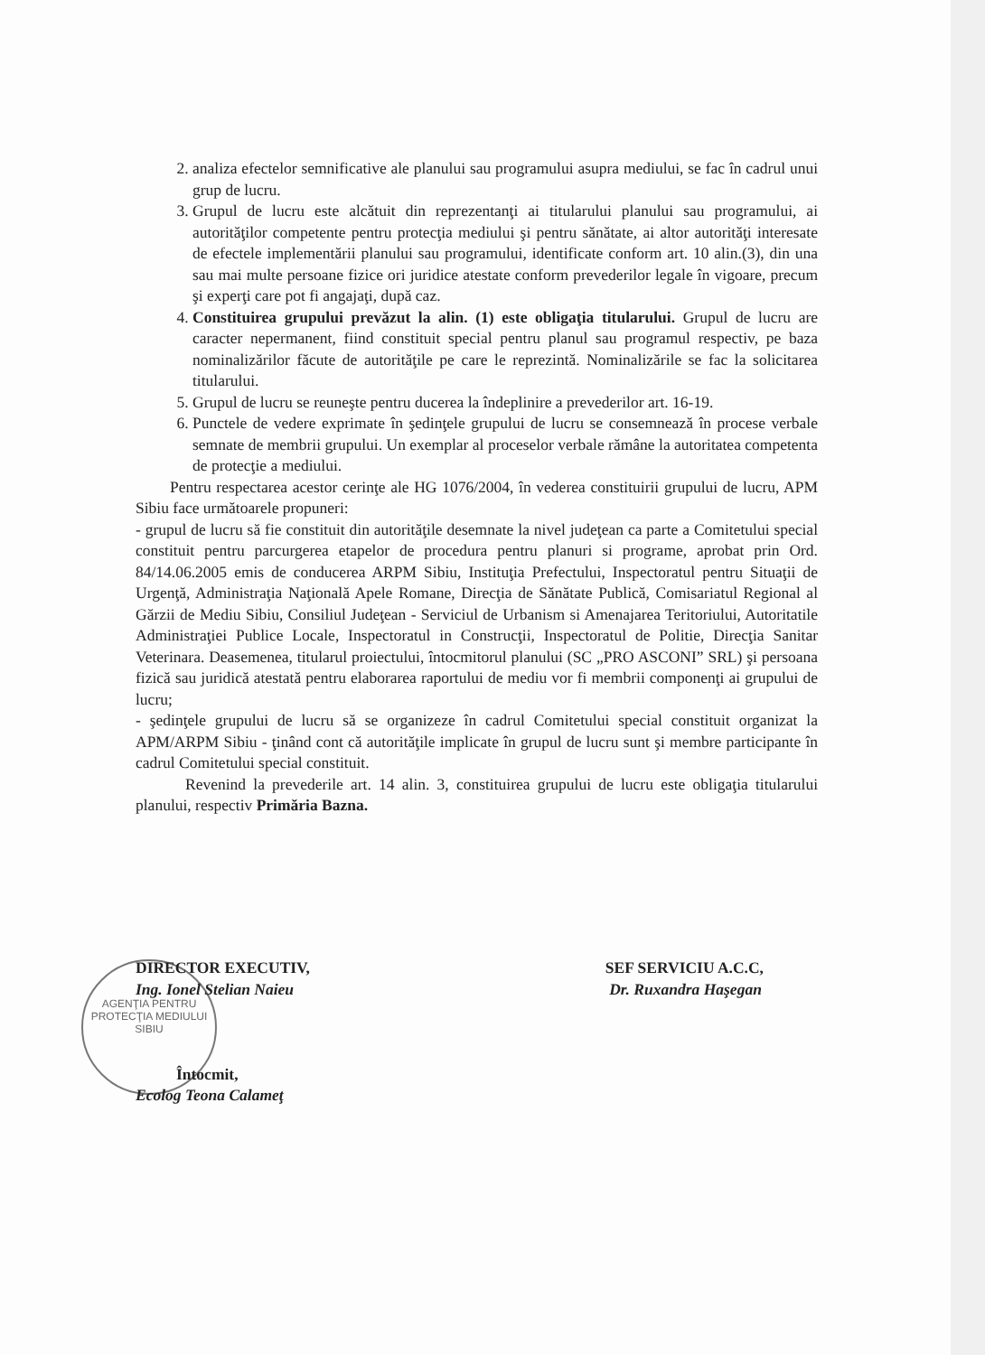2. analiza efectelor semnificative ale planului sau programului asupra mediului, se fac în cadrul unui grup de lucru.
3. Grupul de lucru este alcătuit din reprezentanţi ai titularului planului sau programului, ai autorităţilor competente pentru protecţia mediului şi pentru sănătate, ai altor autorităţi interesate de efectele implementării planului sau programului, identificate conform art. 10 alin.(3), din una sau mai multe persoane fizice ori juridice atestate conform prevederilor legale în vigoare, precum şi experţi care pot fi angajaţi, după caz.
4. Constituirea grupului prevăzut la alin. (1) este obligaţia titularului. Grupul de lucru are caracter nepermanent, fiind constituit special pentru planul sau programul respectiv, pe baza nominalizărilor făcute de autorităţile pe care le reprezintă. Nominalizările se fac la solicitarea titularului.
5. Grupul de lucru se reuneşte pentru ducerea la îndeplinire a prevederilor art. 16-19.
6. Punctele de vedere exprimate în şedinţele grupului de lucru se consemnează în procese verbale semnate de membrii grupului. Un exemplar al proceselor verbale rămâne la autoritatea competenta de protecţie a mediului.
Pentru respectarea acestor cerinţe ale HG 1076/2004, în vederea constituirii grupului de lucru, APM Sibiu face următoarele propuneri:
- grupul de lucru să fie constituit din autorităţile desemnate la nivel judeţean ca parte a Comitetului special constituit pentru parcurgerea etapelor de procedura pentru planuri si programe, aprobat prin Ord. 84/14.06.2005 emis de conducerea ARPM Sibiu, Instituţia Prefectului, Inspectoratul pentru Situaţii de Urgenţă, Administraţia Naţională Apele Romane, Direcţia de Sănătate Publică, Comisariatul Regional al Gărzii de Mediu Sibiu, Consiliul Judeţean - Serviciul de Urbanism si Amenajarea Teritoriului, Autoritatile Administraţiei Publice Locale, Inspectoratul in Construcţii, Inspectoratul de Politie, Direcţia Sanitar Veterinara. Deasemenea, titularul proiectului, întocmitorul planului (SC „PRO ASCONI” SRL) şi persoana fizică sau juridică atestată pentru elaborarea raportului de mediu vor fi membrii componenţi ai grupului de lucru;
- şedinţele grupului de lucru să se organizeze în cadrul Comitetului special constituit organizat la APM/ARPM Sibiu - ţinând cont că autorităţile implicate în grupul de lucru sunt şi membre participante în cadrul Comitetului special constituit.
Revenind la prevederile art. 14 alin. 3, constituirea grupului de lucru este obligaţia titularului planului, respectiv Primăria Bazna.
AGENŢIA PENTRU PROTECŢIA MEDIULUI SIBIU
DIRECTOR EXECUTIV,
Ing. Ionel Stelian Naieu
Întocmit,
Ecolog Teona Calameţ
SEF SERVICIU A.C.C,
Dr. Ruxandra Haşegan